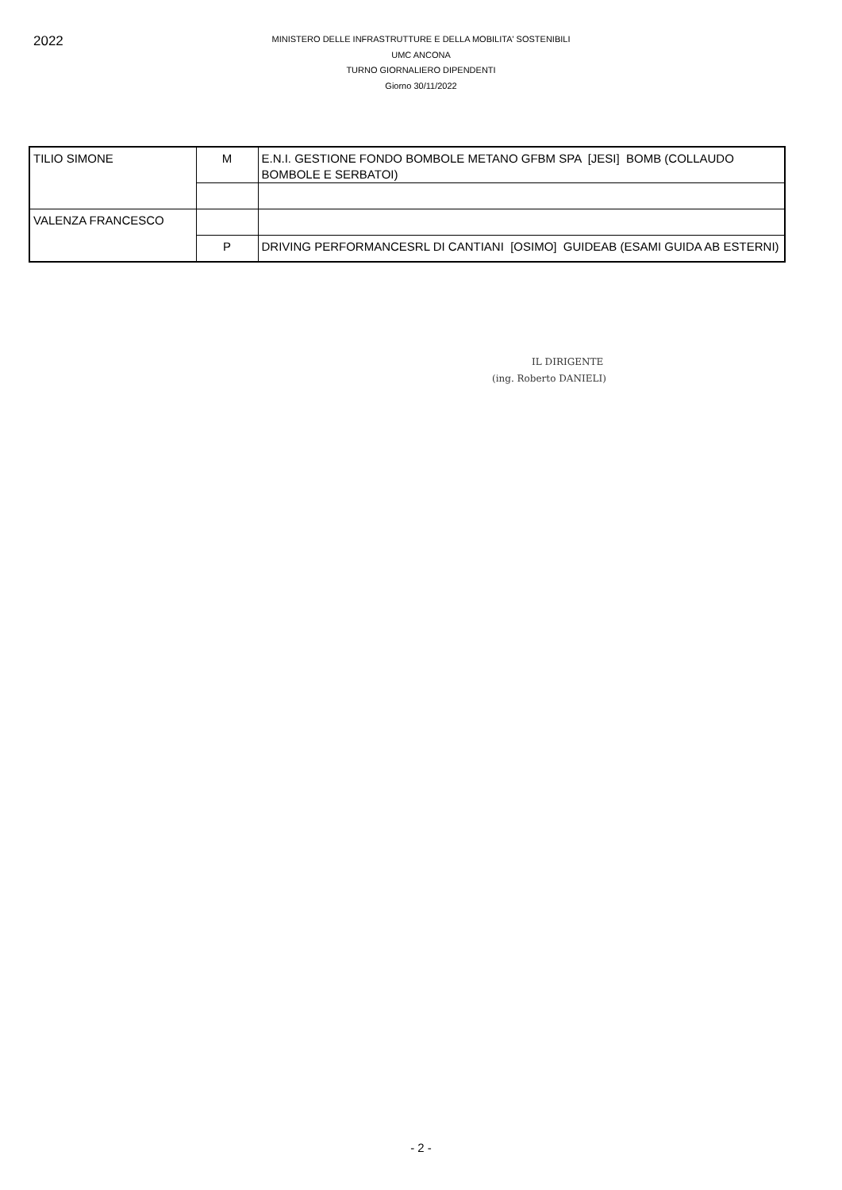2022
MINISTERO DELLE INFRASTRUTTURE E DELLA MOBILITA' SOSTENIBILI
UMC ANCONA
TURNO GIORNALIERO DIPENDENTI
Giorno 30/11/2022
| TILIO SIMONE | M | E.N.I. GESTIONE FONDO BOMBOLE METANO GFBM SPA [JESI] BOMB (COLLAUDO BOMBOLE E SERBATOI) |
| VALENZA FRANCESCO | | |
| | P | DRIVING PERFORMANCESRL DI CANTIANI [OSIMO] GUIDEAB (ESAMI GUIDA AB ESTERNI) |
IL DIRIGENTE
(ing. Roberto DANIELI)
- 2 -